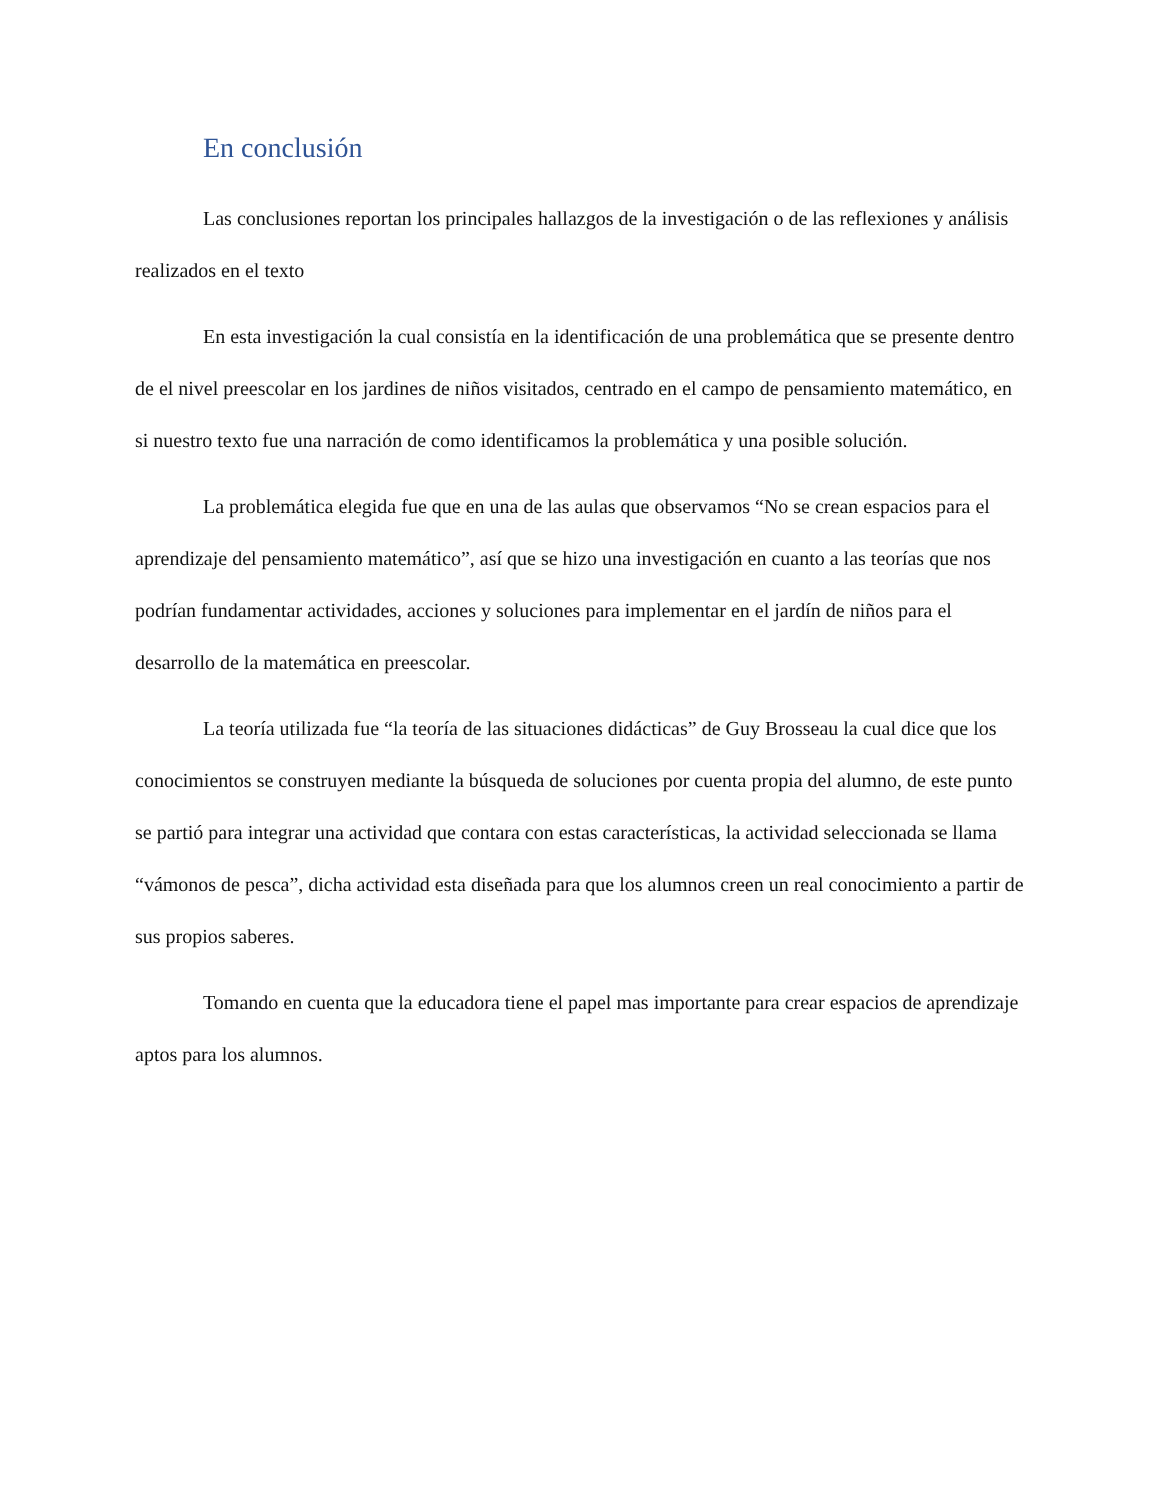En conclusión
Las conclusiones reportan los principales hallazgos de la investigación o de las reflexiones y análisis realizados en el texto
En esta investigación la cual consistía en la identificación de una problemática que se presente dentro de el nivel preescolar en los jardines de niños visitados, centrado en el campo de pensamiento matemático, en si nuestro texto fue una narración de como identificamos la problemática y una posible solución.
La problemática elegida fue que en una de las aulas que observamos “No se crean espacios para el aprendizaje del pensamiento matemático”, así que se hizo una investigación en cuanto a las teorías que nos podrían fundamentar actividades, acciones y soluciones para implementar en el jardín de niños para el desarrollo de la matemática en preescolar.
La teoría utilizada fue “la teoría de las situaciones didácticas” de Guy Brosseau la cual dice que los conocimientos se construyen mediante la búsqueda de soluciones por cuenta propia del alumno, de este punto se partió para integrar una actividad que contara con estas características, la actividad seleccionada se llama “vámonos de pesca”, dicha actividad esta diseñada para que los alumnos creen un real conocimiento a partir de sus propios saberes.
Tomando en cuenta que la educadora tiene el papel mas importante para crear espacios de aprendizaje aptos para los alumnos.